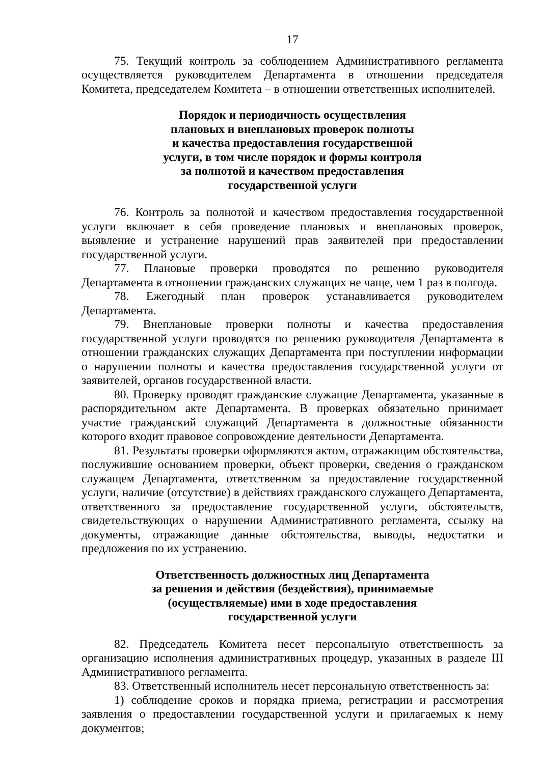17
75. Текущий контроль за соблюдением Административного регламента осуществляется руководителем Департамента в отношении председателя Комитета, председателем Комитета – в отношении ответственных исполнителей.
Порядок и периодичность осуществления
плановых и внеплановых проверок полноты
и качества предоставления государственной
услуги, в том числе порядок и формы контроля
за полнотой и качеством предоставления
государственной услуги
76. Контроль за полнотой и качеством предоставления государственной услуги включает в себя проведение плановых и внеплановых проверок, выявление и устранение нарушений прав заявителей при предоставлении государственной услуги.
77. Плановые проверки проводятся по решению руководителя Департамента в отношении гражданских служащих не чаще, чем 1 раз в полгода.
78. Ежегодный план проверок устанавливается руководителем Департамента.
79. Внеплановые проверки полноты и качества предоставления государственной услуги проводятся по решению руководителя Департамента в отношении гражданских служащих Департамента при поступлении информации о нарушении полноты и качества предоставления государственной услуги от заявителей, органов государственной власти.
80. Проверку проводят гражданские служащие Департамента, указанные в распорядительном акте Департамента. В проверках обязательно принимает участие гражданский служащий Департамента в должностные обязанности которого входит правовое сопровождение деятельности Департамента.
81. Результаты проверки оформляются актом, отражающим обстоятельства, послужившие основанием проверки, объект проверки, сведения о гражданском служащем Департамента, ответственном за предоставление государственной услуги, наличие (отсутствие) в действиях гражданского служащего Департамента, ответственного за предоставление государственной услуги, обстоятельств, свидетельствующих о нарушении Административного регламента, ссылку на документы, отражающие данные обстоятельства, выводы, недостатки и предложения по их устранению.
Ответственность должностных лиц Департамента
за решения и действия (бездействия), принимаемые
(осуществляемые) ими в ходе предоставления
государственной услуги
82. Председатель Комитета несет персональную ответственность за организацию исполнения административных процедур, указанных в разделе III Административного регламента.
83. Ответственный исполнитель несет персональную ответственность за:
1) соблюдение сроков и порядка приема, регистрации и рассмотрения заявления о предоставлении государственной услуги и прилагаемых к нему документов;